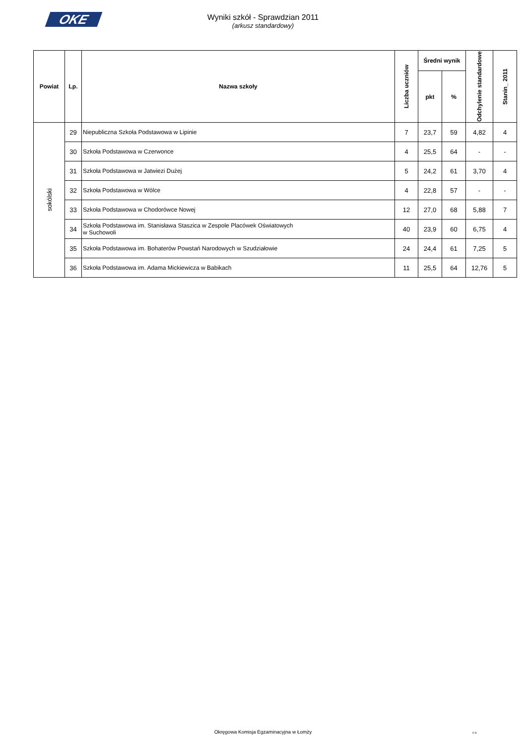OKE
Wyniki szkół - Sprawdzian 2011
(arkusz standardowy)
| Powiat | Lp. | Nazwa szkoły | Liczba uczniów | Średni wynik | | Odchylenie standardowe | Stanin_ 2011 |
| --- | --- | --- | --- | --- | --- | --- | --- |
| | | | | pkt | % | | |
| sokólski | 29 | Niepubliczna Szkoła Podstawowa w Lipinie | 7 | 23,7 | 59 | 4,82 | 4 |
| | 30 | Szkoła Podstawowa w Czerwonce | 4 | 25,5 | 64 | - | - |
| | 31 | Szkoła Podstawowa w Jatwiezi Dużej | 5 | 24,2 | 61 | 3,70 | 4 |
| | 32 | Szkoła Podstawowa w Wólce | 4 | 22,8 | 57 | - | - |
| | 33 | Szkoła Podstawowa w Chodorówce Nowej | 12 | 27,0 | 68 | 5,88 | 7 |
| | 34 | Szkoła Podstawowa im. Stanisława Staszica w Zespole Placówek Oświatowych w Suchowoli | 40 | 23,9 | 60 | 6,75 | 4 |
| | 35 | Szkoła Podstawowa im. Bohaterów Powstań Narodowych w Szudziałowie | 24 | 24,4 | 61 | 7,25 | 5 |
| | 36 | Szkoła Podstawowa im. Adama Mickiewicza w Babikach | 11 | 25,5 | 64 | 12,76 | 5 |
Okręgowa Komisja Egzaminacyjna w Łomży
K.N.